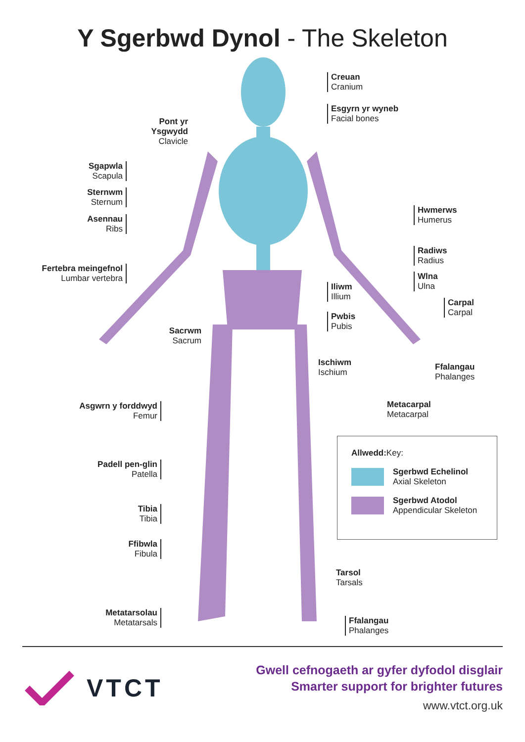Y Sgerbwd Dynol - The Skeleton
Creuan
Cranium
Esgyrn yr wyneb
Facial bones
Pont yr Ysgwydd
Clavicle
Sgapwla
Scapula
Sternwm
Sternum
Asennau
Ribs
Hwmerws
Humerus
Radiws
Radius
Wlna
Ulna
Fertebra meingefnol
Lumbar vertebra
Iliwm
Illium
Carpal
Carpal
Pwbis
Pubis
Sacrwm
Sacrum
Ischiwm
Ischium
Ffalangau
Phalanges
Metacarpal
Metacarpal
Asgwrn y forddwyd
Femur
Padell pen-glin
Patella
Tibia
Tibia
Ffibwla
Fibula
Allwedd: Key:
Sgerbwd Echelinol
Axial Skeleton
Sgerbwd Atodol
Appendicular Skeleton
Tarsol
Tarsals
Metatarsolau
Metatarsals
Ffalangau
Phalanges
VTCT
Gwell cefnogaeth ar gyfer dyfodol disglair
Smarter support for brighter futures
www.vtct.org.uk